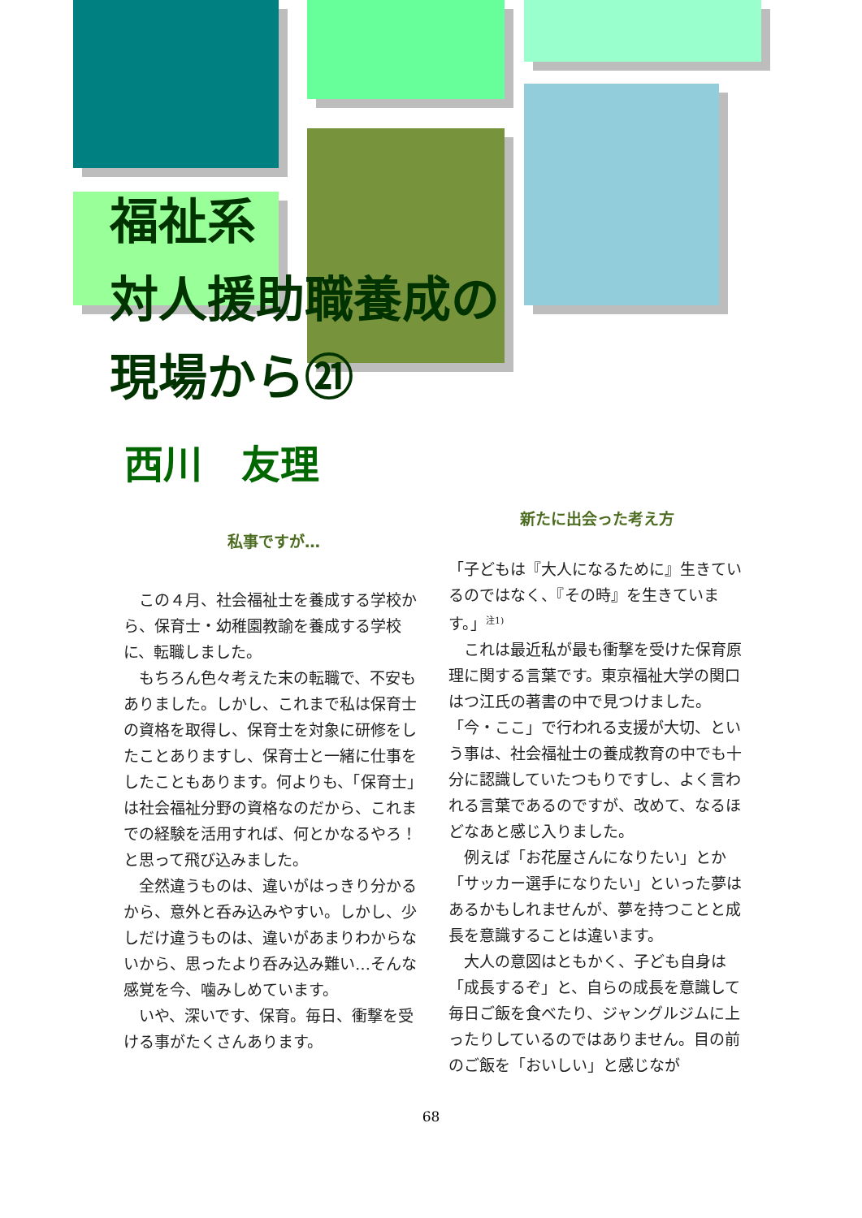福祉系
対人援助職養成の
現場から㉑
西川　友理
私事ですが…
　この４月、社会福祉士を養成する学校から、保育士・幼稚園教諭を養成する学校に、転職しました。
　もちろん色々考えた末の転職で、不安もありました。しかし、これまで私は保育士の資格を取得し、保育士を対象に研修をしたことありますし、保育士と一緒に仕事をしたこともあります。何よりも、「保育士」は社会福祉分野の資格なのだから、これまでの経験を活用すれば、何とかなるやろ！と思って飛び込みました。
　全然違うものは、違いがはっきり分かるから、意外と呑み込みやすい。しかし、少しだけ違うものは、違いがあまりわからないから、思ったより呑み込み難い…そんな感覚を今、噛みしめています。
　いや、深いです、保育。毎日、衝撃を受ける事がたくさんあります。
新たに出会った考え方
「子どもは『大人になるために』生きているのではなく、『その時』を生きています。」<sup>注1)</sup>
　これは最近私が最も衝撃を受けた保育原理に関する言葉です。東京福祉大学の関口はつ江氏の著書の中で見つけました。
「今・ここ」で行われる支援が大切、という事は、社会福祉士の養成教育の中でも十分に認識していたつもりですし、よく言われる言葉であるのですが、改めて、なるほどなあと感じ入りました。
　例えば「お花屋さんになりたい」とか「サッカー選手になりたい」といった夢はあるかもしれませんが、夢を持つことと成長を意識することは違います。
　大人の意図はともかく、子ども自身は「成長するぞ」と、自らの成長を意識して毎日ご飯を食べたり、ジャングルジムに上ったりしているのではありません。目の前のご飯を「おいしい」と感じなが
68